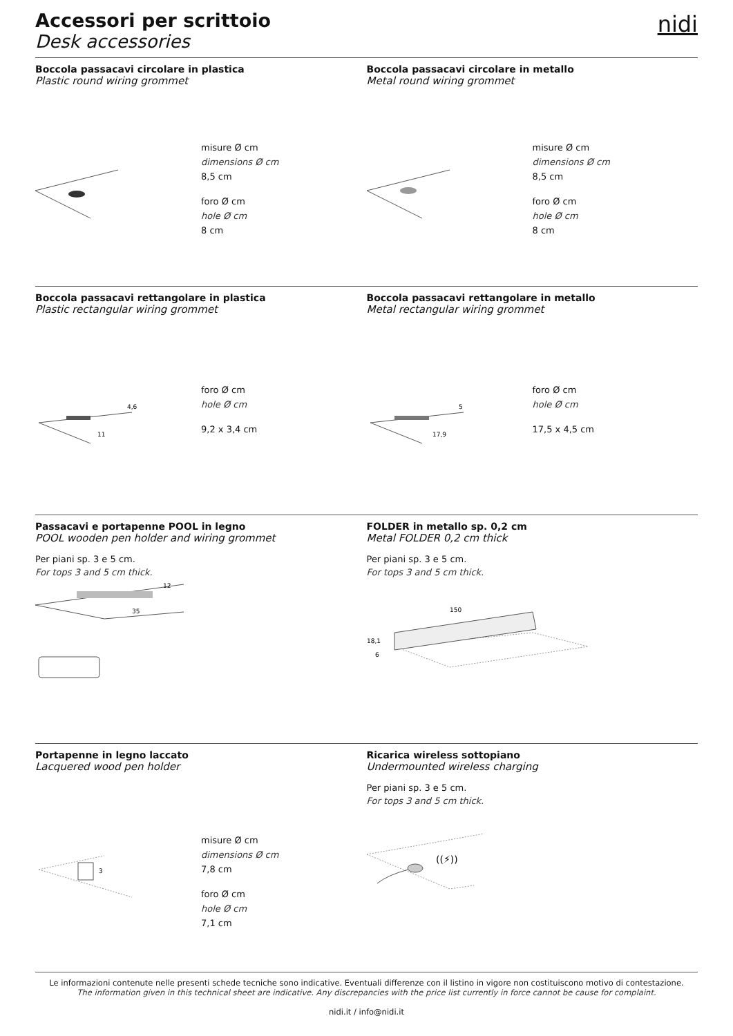nidi
Accessori per scrittoio
Desk accessories
Boccola passacavi circolare in plastica
Plastic round wiring grommet
misure Ø cm
dimensions Ø cm
8,5 cm
foro Ø cm
hole Ø cm
8 cm
Boccola passacavi circolare in metallo
Metal round wiring grommet
misure Ø cm
dimensions Ø cm
8,5 cm
foro Ø cm
hole Ø cm
8 cm
Boccola passacavi rettangolare in plastica
Plastic rectangular wiring grommet
4,6
11
foro Ø cm
hole Ø cm
9,2 x 3,4 cm
Boccola passacavi rettangolare in metallo
Metal rectangular wiring grommet
5
17,9
foro Ø cm
hole Ø cm
17,5 x 4,5 cm
Passacavi e portapenne POOL in legno
POOL wooden pen holder and wiring grommet
Per piani sp. 3 e 5 cm.
For tops 3 and 5 cm thick.
12
35
FOLDER in metallo sp. 0,2 cm
Metal FOLDER 0,2 cm thick
Per piani sp. 3 e 5 cm.
For tops 3 and 5 cm thick.
150
18,1
6
Portapenne in legno laccato
Lacquered wood pen holder
3
misure Ø cm
dimensions Ø cm
7,8 cm
foro Ø cm
hole Ø cm
7,1 cm
Ricarica wireless sottopiano
Undermounted wireless charging
Per piani sp. 3 e 5 cm.
For tops 3 and 5 cm thick.
((⚡))
Le informazioni contenute nelle presenti schede tecniche sono indicative. Eventuali differenze con il listino in vigore non costituiscono motivo di contestazione.
The information given in this technical sheet are indicative. Any discrepancies with the price list currently in force cannot be cause for complaint.
nidi.it / info@nidi.it